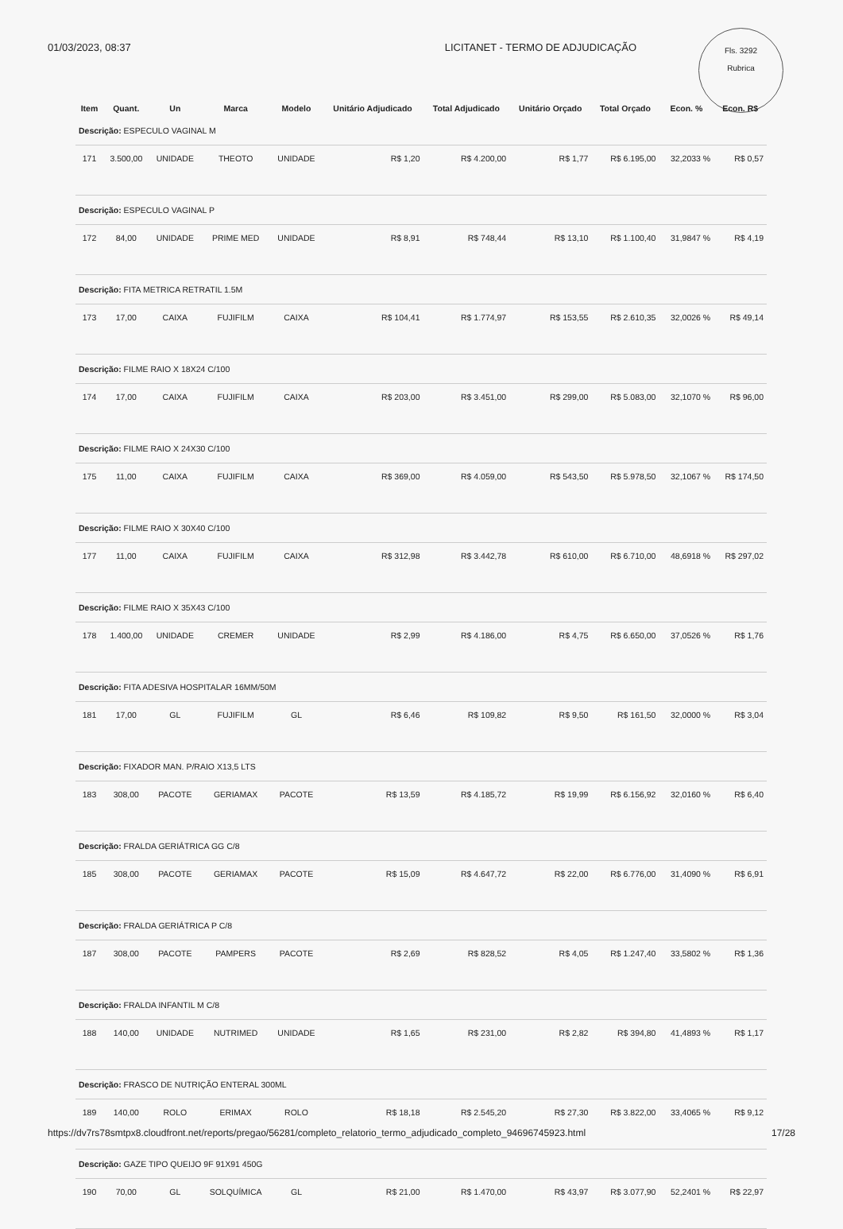01/03/2023, 08:37 LICITANET - TERMO DE ADJUDICAÇÃO
Fls. 3292
Rubrica
| Item | Quant. | Un | Marca | Modelo | Unitário Adjudicado | Total Adjudicado | Unitário Orçado | Total Orçado | Econ. % | Econ. R$ |
| --- | --- | --- | --- | --- | --- | --- | --- | --- | --- | --- |
| Descrição: ESPECULO VAGINAL M | | | | | | | | | | |
| 171 | 3.500,00 | UNIDADE | THEOTO | UNIDADE | R$ 1,20 | R$ 4.200,00 | R$ 1,77 | R$ 6.195,00 | 32,2033 % | R$ 0,57 |
| Descrição: ESPECULO VAGINAL P | | | | | | | | | | |
| 172 | 84,00 | UNIDADE | PRIME MED | UNIDADE | R$ 8,91 | R$ 748,44 | R$ 13,10 | R$ 1.100,40 | 31,9847 % | R$ 4,19 |
| Descrição: FITA METRICA RETRATIL 1.5M | | | | | | | | | | |
| 173 | 17,00 | CAIXA | FUJIFILM | CAIXA | R$ 104,41 | R$ 1.774,97 | R$ 153,55 | R$ 2.610,35 | 32,0026 % | R$ 49,14 |
| Descrição: FILME RAIO X 18X24 C/100 | | | | | | | | | | |
| 174 | 17,00 | CAIXA | FUJIFILM | CAIXA | R$ 203,00 | R$ 3.451,00 | R$ 299,00 | R$ 5.083,00 | 32,1070 % | R$ 96,00 |
| Descrição: FILME RAIO X 24X30 C/100 | | | | | | | | | | |
| 175 | 11,00 | CAIXA | FUJIFILM | CAIXA | R$ 369,00 | R$ 4.059,00 | R$ 543,50 | R$ 5.978,50 | 32,1067 % | R$ 174,50 |
| Descrição: FILME RAIO X 30X40 C/100 | | | | | | | | | | |
| 177 | 11,00 | CAIXA | FUJIFILM | CAIXA | R$ 312,98 | R$ 3.442,78 | R$ 610,00 | R$ 6.710,00 | 48,6918 % | R$ 297,02 |
| Descrição: FILME RAIO X 35X43 C/100 | | | | | | | | | | |
| 178 | 1.400,00 | UNIDADE | CREMER | UNIDADE | R$ 2,99 | R$ 4.186,00 | R$ 4,75 | R$ 6.650,00 | 37,0526 % | R$ 1,76 |
| Descrição: FITA ADESIVA HOSPITALAR 16MM/50M | | | | | | | | | | |
| 181 | 17,00 | GL | FUJIFILM | GL | R$ 6,46 | R$ 109,82 | R$ 9,50 | R$ 161,50 | 32,0000 % | R$ 3,04 |
| Descrição: FIXADOR MAN. P/RAIO X13,5 LTS | | | | | | | | | | |
| 183 | 308,00 | PACOTE | GERIAMAX | PACOTE | R$ 13,59 | R$ 4.185,72 | R$ 19,99 | R$ 6.156,92 | 32,0160 % | R$ 6,40 |
| Descrição: FRALDA GERIÁTRICA GG C/8 | | | | | | | | | | |
| 185 | 308,00 | PACOTE | GERIAMAX | PACOTE | R$ 15,09 | R$ 4.647,72 | R$ 22,00 | R$ 6.776,00 | 31,4090 % | R$ 6,91 |
| Descrição: FRALDA GERIÁTRICA P C/8 | | | | | | | | | | |
| 187 | 308,00 | PACOTE | PAMPERS | PACOTE | R$ 2,69 | R$ 828,52 | R$ 4,05 | R$ 1.247,40 | 33,5802 % | R$ 1,36 |
| Descrição: FRALDA INFANTIL M C/8 | | | | | | | | | | |
| 188 | 140,00 | UNIDADE | NUTRIMED | UNIDADE | R$ 1,65 | R$ 231,00 | R$ 2,82 | R$ 394,80 | 41,4893 % | R$ 1,17 |
| Descrição: FRASCO DE NUTRIÇÃO ENTERAL 300ML | | | | | | | | | | |
| 189 | 140,00 | ROLO | ERIMAX | ROLO | R$ 18,18 | R$ 2.545,20 | R$ 27,30 | R$ 3.822,00 | 33,4065 % | R$ 9,12 |
| Descrição: GAZE TIPO QUEIJO 9F 91X91 450G | | | | | | | | | | |
| 190 | 70,00 | GL | SOLQUÍMICA | GL | R$ 21,00 | R$ 1.470,00 | R$ 43,97 | R$ 3.077,90 | 52,2401 % | R$ 22,97 |
https://dv7rs78smtpx8.cloudfront.net/reports/pregao/56281/completo_relatorio_termo_adjudicado_completo_94696745923.html 17/28